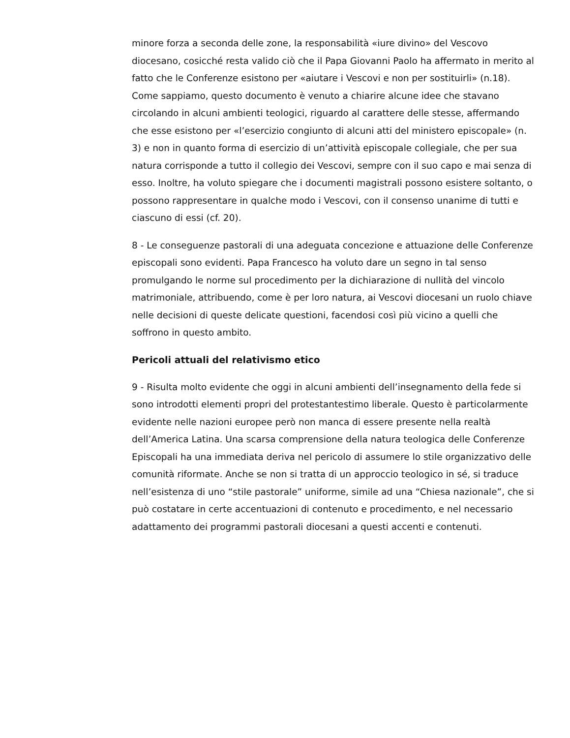minore forza a seconda delle zone, la responsabilità «iure divino» del Vescovo diocesano, cosicché resta valido ciò che il Papa Giovanni Paolo ha affermato in merito al fatto che le Conferenze esistono per «aiutare i Vescovi e non per sostituirli» (n.18). Come sappiamo, questo documento è venuto a chiarire alcune idee che stavano circolando in alcuni ambienti teologici, riguardo al carattere delle stesse, affermando che esse esistono per «l’esercizio congiunto di alcuni atti del ministero episcopale» (n. 3) e non in quanto forma di esercizio di un’attività episcopale collegiale, che per sua natura corrisponde a tutto il collegio dei Vescovi, sempre con il suo capo e mai senza di esso. Inoltre, ha voluto spiegare che i documenti magistrali possono esistere soltanto, o possono rappresentare in qualche modo i Vescovi, con il consenso unanime di tutti e ciascuno di essi (cf. 20).
8 - Le conseguenze pastorali di una adeguata concezione e attuazione delle Conferenze episcopali sono evidenti. Papa Francesco ha voluto dare un segno in tal senso promulgando le norme sul procedimento per la dichiarazione di nullità del vincolo matrimoniale, attribuendo, come è per loro natura, ai Vescovi diocesani un ruolo chiave nelle decisioni di queste delicate questioni, facendosi così più vicino a quelli che soffrono in questo ambito.
Pericoli attuali del relativismo etico
9 - Risulta molto evidente che oggi in alcuni ambienti dell’insegnamento della fede si sono introdotti elementi propri del protestantestimo liberale. Questo è particolarmente evidente nelle nazioni europee però non manca di essere presente nella realtà dell’America Latina. Una scarsa comprensione della natura teologica delle Conferenze Episcopali ha una immediata deriva nel pericolo di assumere lo stile organizzativo delle comunità riformate. Anche se non si tratta di un approccio teologico in sé, si traduce nell’esistenza di uno “stile pastorale” uniforme, simile ad una “Chiesa nazionale”, che si può costatare in certe accentuazioni di contenuto e procedimento, e nel necessario adattamento dei programmi pastorali diocesani a questi accenti e contenuti.